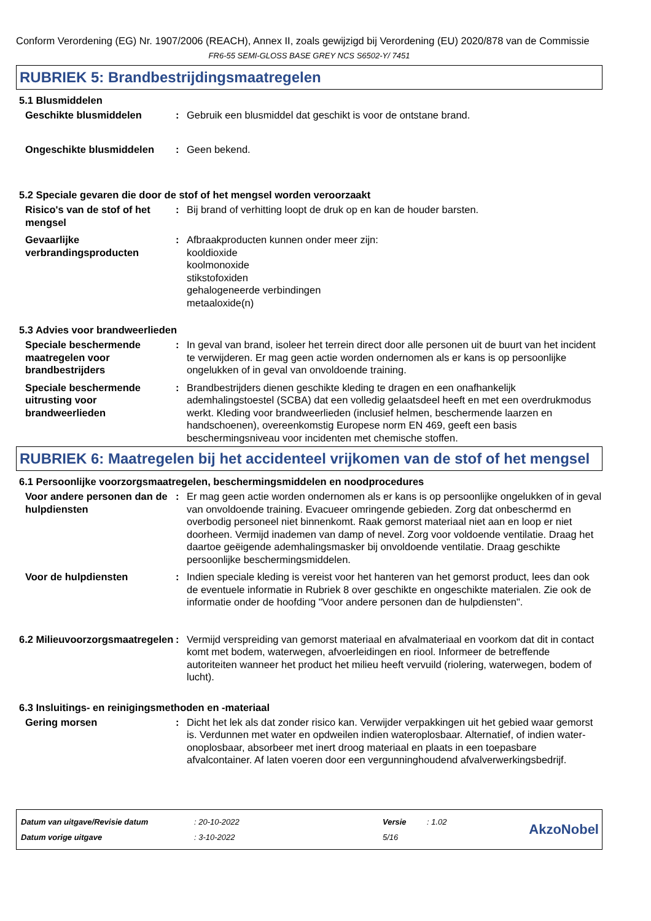Conform Verordening (EG) Nr. 1907/2006 (REACH), Annex II, zoals gewijzigd bij Verordening (EU) 2020/878 van de Commissie
FR6-55 SEMI-GLOSS BASE GREY NCS S6502-Y/ 7451
RUBRIEK 5: Brandbestrijdingsmaatregelen
5.1 Blusmiddelen
Geschikte blusmiddelen : Gebruik een blusmiddel dat geschikt is voor de ontstane brand.
Ongeschikte blusmiddelen : Geen bekend.
5.2 Speciale gevaren die door de stof of het mengsel worden veroorzaakt
Risico's van de stof of het mengsel
: Bij brand of verhitting loopt de druk op en kan de houder barsten.
Gevaarlijke verbrandingsproducten
: Afbraakproducten kunnen onder meer zijn:
kooldioxide
koolmonoxide
stikstofoxiden
gehalogeneerde verbindingen
metaaloxide(n)
5.3 Advies voor brandweerlieden
Speciale beschermende maatregelen voor brandbestrijders
: In geval van brand, isoleer het terrein direct door alle personen uit de buurt van het incident te verwijderen. Er mag geen actie worden ondernomen als er kans is op persoonlijke ongelukken of in geval van onvoldoende training.
Speciale beschermende uitrusting voor brandweerlieden
: Brandbestrijders dienen geschikte kleding te dragen en een onafhankelijk ademhalingstoestel (SCBA) dat een volledig gelaatsdeel heeft en met een overdrukmodus werkt. Kleding voor brandweerlieden (inclusief helmen, beschermende laarzen en handschoenen), overeenkomstig Europese norm EN 469, geeft een basis beschermingsniveau voor incidenten met chemische stoffen.
RUBRIEK 6: Maatregelen bij het accidenteel vrijkomen van de stof of het mengsel
6.1 Persoonlijke voorzorgsmaatregelen, beschermingsmiddelen en noodprocedures
Voor andere personen dan de hulpdiensten
: Er mag geen actie worden ondernomen als er kans is op persoonlijke ongelukken of in geval van onvoldoende training. Evacueer omringende gebieden. Zorg dat onbeschermd en overbodig personeel niet binnenkomt. Raak gemorst materiaal niet aan en loop er niet doorheen. Vermijd inademen van damp of nevel. Zorg voor voldoende ventilatie. Draag het daartoe geëigende ademhalingsmasker bij onvoldoende ventilatie. Draag geschikte persoonlijke beschermingsmiddelen.
Voor de hulpdiensten : Indien speciale kleding is vereist voor het hanteren van het gemorst product, lees dan ook de eventuele informatie in Rubriek 8 over geschikte en ongeschikte materialen. Zie ook de informatie onder de hoofding "Voor andere personen dan de hulpdiensten".
6.2 Milieuvoorzorgsmaatregelen
: Vermijd verspreiding van gemorst materiaal en afvalmateriaal en voorkom dat dit in contact komt met bodem, waterwegen, afvoerleidingen en riool. Informeer de betreffende autoriteiten wanneer het product het milieu heeft vervuild (riolering, waterwegen, bodem of lucht).
6.3 Insluitings- en reinigingsmethoden en -materiaal
Gering morsen : Dicht het lek als dat zonder risico kan. Verwijder verpakkingen uit het gebied waar gemorst is. Verdunnen met water en opdweilen indien wateroplosbaar. Alternatief, of indien water-onoplosbaar, absorbeer met inert droog materiaal en plaats in een toepasbare afvalcontainer. Af laten voeren door een vergunninghoudend afvalverwerkingsbedrijf.
| Datum van uitgave/Revisie datum | : 20-10-2022 | Versie | : 1.02 |
| Datum vorige uitgave | : 3-10-2022 | 5/16 | |
AkzoNobel